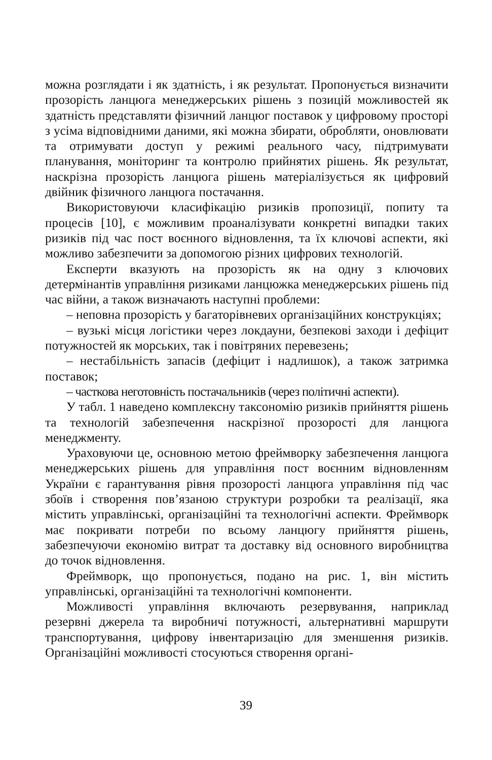можна розглядати і як здатність, і як результат. Пропонується визначити прозорість ланцюга менеджерських рішень з позицій можливостей як здатність представляти фізичний ланцюг поставок у цифровому просторі з усіма відповідними даними, які можна збирати, обробляти, оновлювати та отримувати доступ у режимі реального часу, підтримувати планування, моніторинг та контролю прийнятих рішень. Як результат, наскрізна прозорість ланцюга рішень матеріалізується як цифровий двійник фізичного ланцюга постачання.
Використовуючи класифікацію ризиків пропозиції, попиту та процесів [10], є можливим проаналізувати конкретні випадки таких ризиків під час пост воєнного відновлення, та їх ключові аспекти, які можливо забезпечити за допомогою різних цифрових технологій.
Експерти вказують на прозорість як на одну з ключових детермінантів управління ризиками ланцюжка менеджерських рішень під час війни, а також визначають наступні проблеми:
– неповна прозорість у багаторівневих організаційних конструкціях;
– вузькі місця логістики через локдауни, безпекові заходи і дефіцит потужностей як морських, так і повітряних перевезень;
– нестабільність запасів (дефіцит і надлишок), а також затримка поставок;
– часткова неготовність постачальників (через політичні аспекти).
У табл. 1 наведено комплексну таксономію ризиків прийняття рішень та технологій забезпечення наскрізної прозорості для ланцюга менеджменту.
Ураховуючи це, основною метою фреймворку забезпечення ланцюга менеджерських рішень для управління пост воєнним відновленням України є гарантування рівня прозорості ланцюга управління під час збоїв і створення пов’язаною структури розробки та реалізації, яка містить управлінські, організаційні та технологічні аспекти. Фреймворк має покривати потреби по всьому ланцюгу прийняття рішень, забезпечуючи економію витрат та доставку від основного виробництва до точок відновлення.
Фреймворк, що пропонується, подано на рис. 1, він містить управлінські, організаційні та технологічні компоненти.
Можливості управління включають резервування, наприклад резервні джерела та виробничі потужності, альтернативні маршрути транспортування, цифрову інвентаризацію для зменшення ризиків. Організаційні можливості стосуються створення органі-
39